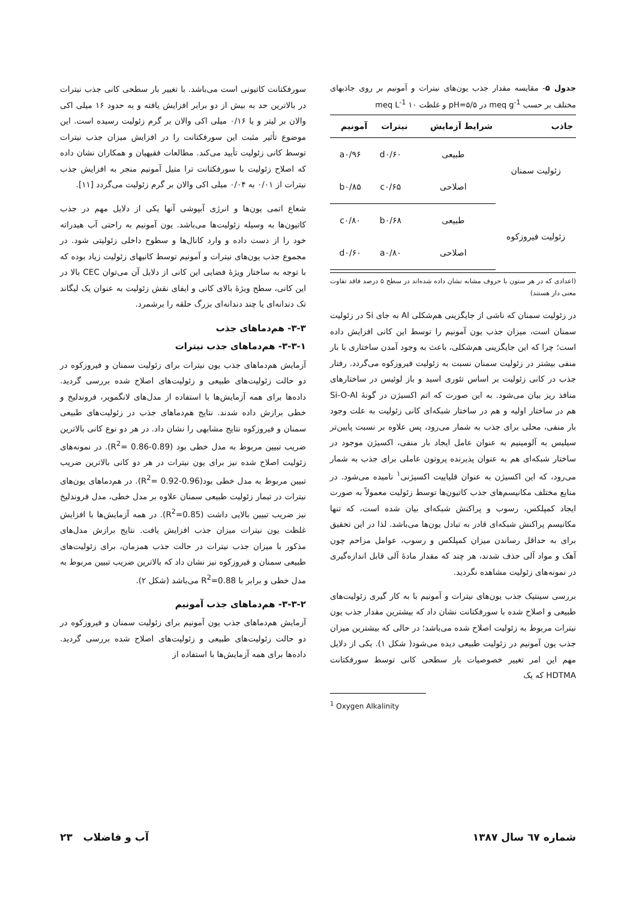جدول ۵- مقایسه مقدار جذب یون‌های نیترات و آمونیم بر روی جاذبهای مختلف بر حسب meq g<sup>-1</sup> در pH=۵/۵ و غلظت ۱۰ meq L<sup>-1</sup>
| جاذب | شرایط آزمایش | نیترات | آمونیم |
| --- | --- | --- | --- |
| زئولیت سمنان | طبیعی | d۰/۶۰ | a۰/۹۶ |
| | اصلاحی | c۰/۶۵ | b۰/۸۵ |
| زئولیت فیروزکوه | طبیعی | b۰/۶۸ | c۰/۸۰ |
| | اصلاحی | a۰/۸۰ | d۰/۶۰ |
(اعدادی که در هر ستون با حروف مشابه نشان داده شده‌اند در سطح ۵ درصد فاقد تفاوت معنی دار هستند)
در زئولیت سمنان که ناشی از جایگزینی هم‌شکلی Al به جای Si در زئولیت سمنان است، میزان جذب یون آمونیم را توسط این کانی افزایش داده است؛ چرا که این جایگزینی هم‌شکلی، باعث به وجود آمدن ساختاری با بار منفی بیشتر در زئولیت سمنان نسبت به زئولیت فیروزکوه می‌گردد. رفتار جذب در کانی زئولیت بر اساس تئوری اسید و باز لوئیس در ساختارهای منافذ ریز بیان می‌شود. به این صورت که اتم اکسیژن در گونهٔ Si-O-Al هم در ساختار اولیه و هم در ساختار شبکه‌ای کانی زئولیت به علت وجود بار منفی، محلی برای جذب به شمار می‌رود، پس علاوه بر نسبت پایین‌تر سیلیس به آلومینیم به عنوان عامل ایجاد بار منفی، اکسیژن موجود در ساختار شبکه‌ای هم به عنوان پذیرنده پروتون عاملی برای جذب به شمار می‌رود، که این اکسیژن به عنوان قلیاییت اکسیژنی<sup>۱</sup> نامیده می‌شود. در منابع مختلف مکانیسم‌های جذب کاتیون‌ها توسط زئولیت معمولاً به صورت ایجاد کمپلکس، رسوب و پراکنش شبکه‌ای بیان شده است، که تنها مکانیسم پراکنش شبکه‌ای قادر به تبادل یون‌ها می‌باشد. لذا در این تحقیق برای به حداقل رساندن میزان کمپلکس و رسوب، عوامل مزاحم چون آهک و مواد آلی حذف شدند، هر چند که مقدار مادهٔ آلی قابل اندازه‌گیری در نمونه‌های زئولیت مشاهده نگردید.
بررسی سینتیک جذب یون‌های نیترات و آمونیم با به کار گیری زئولیت‌های طبیعی و اصلاح شده با سورفکتانت نشان داد که بیشترین مقدار جذب یون نیترات مربوط به زئولیت اصلاح شده می‌باشد؛ در حالی که بیشترین میزان جذب یون آمونیم در زئولیت طبیعی دیده می‌شود( شکل ۱). یکی از دلایل مهم این امر تغییر خصوصیات بار سطحی کانی توسط سورفکتانت HDTMA که یک
<sup>1</sup> Oxygen Alkalinity
سورفکتانت کاتیونی است می‌باشد. با تغییر بار سطحی کانی جذب نیترات در بالاترین حد به بیش از دو برابر افزایش یافته و به حدود ۱۶ میلی اکی والان بر لیتر و یا ۰/۱۶ میلی اکی والان بر گرم زئولیت رسیده است. این موضوع تأثیر مثبت این سورفکتانت را در افزایش میزان جذب نیترات توسط کانی زئولیت تأیید می‌کند. مطالعات فقیهیان و همکاران نشان داده که اصلاح زئولیت با سورفکتانت ترا متیل آمونیم منجر به افزایش جذب نیترات از ۰/۰۱ به ۰/۰۴ میلی اکی والان بر گرم زئولیت می‌گردد [۱۱].
شعاع اتمی یون‌ها و انرژی آبپوشی آنها یکی از دلایل مهم در جذب کاتیون‌ها به وسیله زئولیت‌ها می‌باشد. یون آمونیم به راحتی آب هیدراته خود را از دست داده و وارد کانال‌ها و سطوح داخلی زئولیتی شود. در مجموع جذب یون‌های نیترات و آمونیم توسط کانیهای زئولیت زیاد بوده که با توجه به ساختار ویژهٔ فضایی این کانی از دلایل آن می‌توان CEC بالا در این کانی، سطح ویژهٔ بالای کانی و ایفای نقش زئولیت به عنوان یک لیگاند تک دندانه‌ای یا چند دندانه‌ای بزرگ حلقه را برشمرد.
۳-۳- هم‌دماهای جذب
۳-۳-۱- هم‌دماهای جذب نیترات
آزمایش هم‌دماهای جذب یون نیترات برای زئولیت سمنان و فیروزکوه در دو حالت زئولیت‌های طبیعی و زئولیت‌های اصلاح شده بررسی گردید. داده‌ها برای همه آزمایش‌ها با استفاده از مدل‌های لانگمویر، فروندلیخ و خطی برازش داده شدند. نتایج هم‌دماهای جذب در زئولیت‌های طبیعی سمنان و فیروزکوه نتایج مشابهی را نشان داد. در هر دو نوع کانی بالاترین ضریب تبیین مربوط به مدل خطی بود (R<sup>2</sup>= 0.86-0.89). در نمونه‌های زئولیت اصلاح شده نیز برای یون نیترات در هر دو کانی بالاترین ضریب تبیین مربوط به مدل خطی بود(R<sup>2</sup>= 0.92-0.96). در هم‌دماهای یون‌های نیترات در تیمار زئولیت طبیعی سمنان علاوه بر مدل خطی، مدل فروندلیخ نیز ضریب تبیین بالایی داشت (R<sup>2</sup>=0.85). در همه آزمایش‌ها با افزایش غلظت یون نیترات میزان جذب افزایش یافت. نتایج برازش مدل‌های مذکور با میزان جذب نیترات در حالت جذب همزمان، برای زئولیت‌های طبیعی سمنان و فیروزکوه نیز نشان داد که بالاترین ضریب تبیین مربوط به مدل خطی و برابر با R<sup>2</sup>=0.88 می‌باشد (شکل ۲).
۳-۳-۲- هم‌دماهای جذب آمونیم
آزمایش هم‌دماهای جذب یون آمونیم برای زئولیت سمنان و فیروزکوه در دو حالت زئولیت‌های طبیعی و زئولیت‌های اصلاح شده بررسی گردید. داده‌ها برای همه آزمایش‌ها با استفاده از
شماره ٦٧ سال ۱۳۸۷ آب و فاضلاب ۲۳